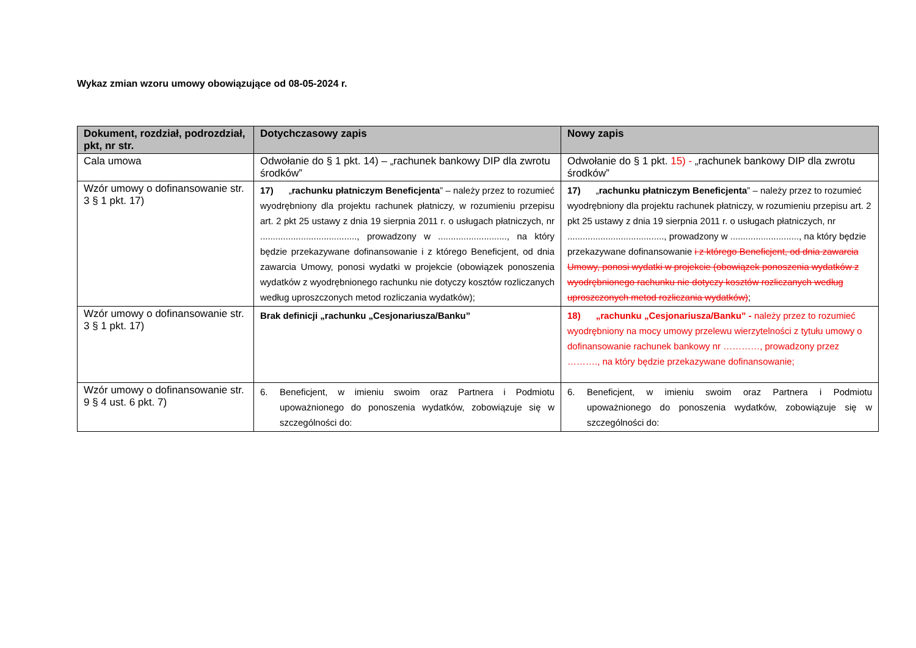Wykaz zmian wzoru umowy obowiązujące od 08-05-2024 r.
| Dokument, rozdział, podrozdział, pkt, nr str. | Dotychczasowy zapis | Nowy zapis |
| --- | --- | --- |
| Cala umowa | Odwołanie do § 1 pkt. 14) – „rachunek bankowy DIP dla zwrotu środków” | Odwołanie do § 1 pkt. 15) - „rachunek bankowy DIP dla zwrotu środków” |
| Wzór umowy o dofinansowanie str. 3 § 1 pkt. 17) | 17) „ rachunku płatniczym Beneficjenta ” – należy przez to rozumieć wyodrębniony dla projektu rachunek płatniczy, w rozumieniu przepisu art. 2 pkt 25 ustawy z dnia 19 sierpnia 2011 r. o usługach płatniczych, nr ......................................, prowadzony w ..........................., na który będzie przekazywane dofinansowanie i z którego Beneficjent, od dnia zawarcia Umowy, ponosi wydatki w projekcie (obowiązek ponoszenia wydatków z wyodrębnionego rachunku nie dotyczy kosztów rozliczanych według uproszczonych metod rozliczania wydatków); | 17) „ rachunku płatniczym Beneficjenta ” – należy przez to rozumieć wyodrębniony dla projektu rachunek płatniczy, w rozumieniu przepisu art. 2 pkt 25 ustawy z dnia 19 sierpnia 2011 r. o usługach płatniczych, nr ......................................, prowadzony w ..........................., na który będzie przekazywane dofinansowanie i z którego Beneficjent, od dnia zawarcia Umowy, ponosi wydatki w projekcie (obowiązek ponoszenia wydatków z wyodrębnionego rachunku nie dotyczy kosztów rozliczanych według uproszczonych metod rozliczania wydatków) ; |
| Wzór umowy o dofinansowanie str. 3 § 1 pkt. 17) | Brak definicji „rachunku „Cesjonariusza/Banku” | 18) „rachunku „Cesjonariusza/Banku” - należy przez to rozumieć wyodrębniony na mocy umowy przelewu wierzytelności z tytułu umowy o dofinansowanie rachunek bankowy nr …………, prowadzony przez ………., na który będzie przekazywane dofinansowanie; |
| Wzór umowy o dofinansowanie str. 9 § 4 ust. 6 pkt. 7) | 6. Beneficjent, w imieniu swoim oraz Partnera i Podmiotu upoważnionego do ponoszenia wydatków, zobowiązuje się w szczególności do: | 6. Beneficjent, w imieniu swoim oraz Partnera i Podmiotu upoważnionego do ponoszenia wydatków, zobowiązuje się w szczególności do: |